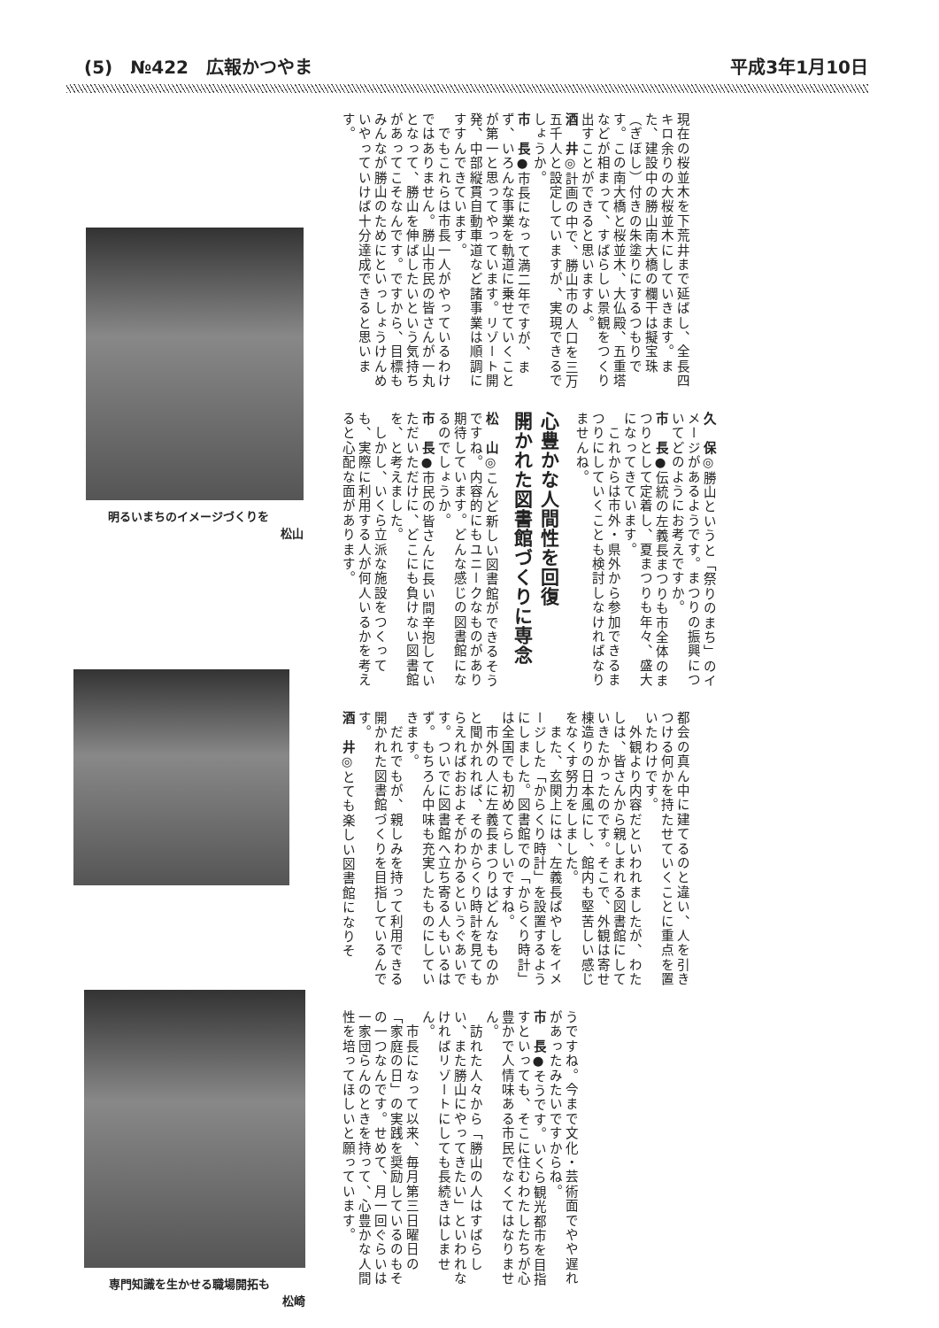(5)　№422　広報かつやま
平成3年1月10日
現在の桜並木を下荒井まで延ばし、全長四キロ余りの大桜並木にしていきます。また、建設中の勝山南大橋の欄干は擬宝珠（ぎぼし）付きの朱塗りにするつもりです。この南大橋と桜並木、大仏殿、五重塔などが相まって、すばらしい景観をつくり出すことができると思いますよ。
酒　井◎計画の中で、勝山市の人口を三万五千人と設定していますが、実現できるでしょうか。
市　長●市長になって満二年ですが、まず、いろんな事業を軌道に乗せていくことが第一と思ってやっています。リゾート開発、中部縦貫自動車道など諸事業は順調にすすんできています。
　でもこれらは市長一人がやっているわけではありません。勝山市民の皆さんが一丸となって、勝山を伸ばしたいという気持ちがあってこそなんです。ですから、目標もみんなが勝山のためにといっしょうけんめいやっていけば十分達成できると思います。
久　保◎勝山というと「祭りのまち」のイメージがあるようです。まつりの振興についてどのようにお考えですか。
市　長●伝統の左義長まつりも市全体のまつりとして定着し、夏まつりも年々、盛大になってきています。
　これからは市外・県外から参加できるまつりにしていくことも検討しなければなりませんね。
心豊かな人間性を回復
開かれた図書館づくりに専念
松　山◎こんど新しい図書館ができるそうですね。内容的にもユニークなものがあり期待しています。どんな感じの図書館になるのでしょうか。
市　長●市民の皆さんに長い間辛抱していただいただけに、どこにも負けない図書館を、と考えました。
　しかし、いくら立派な施設をつくっても、実際に利用する人が何人いるかを考えると心配な面があります。
都会の真ん中に建てるのと違い、人を引きつける何かを持たせていくことに重点を置いたわけです。
　外観より内容だといわれましたが、わたしは、皆さんから親しまれる図書館にしていきたかったのです。そこで、外観は寄せ棟造りの日本風にし、館内も堅苦しい感じをなくす努力をしました。
　また、玄関上には、左義長ばやしをイメージした「からくり時計」を設置するようにしました。図書館での「からくり時計」は全国でも初めてらしいですね。
　市外の人に左義長まつりはどんなものかと聞かれれば、そのからくり時計を見てもらえればおおよそがわかるというぐあいです。ついでに図書館へ立ち寄る人もいるはず。もちろん中味も充実したものにしていきます。
　だれでもが、親しみを持って利用できる開かれた図書館づくりを目指しているんです。
酒　井◎とても楽しい図書館になりそ
うですね。今まで文化・芸術面でやや遅れがあったみたいですからね。
市　長●そうです。いくら観光都市を目指すといっても、そこに住むわたしたちが心豊かで人情味ある市民でなくてはなりません。
　訪れた人々から「勝山の人はすばらしい、また勝山にやってきたい」といわれなければリゾートにしても長続きはしません。
　市長になって以来、毎月第三日曜日の「家庭の日」の実践を奨励しているのもその一つなんです。せめて、月一回ぐらいは一家団らんのときを持って、心豊かな人間性を培ってほしいと願っています。
明るいまちのイメージづくりを
松山
専門知識を生かせる職場開拓も
松崎